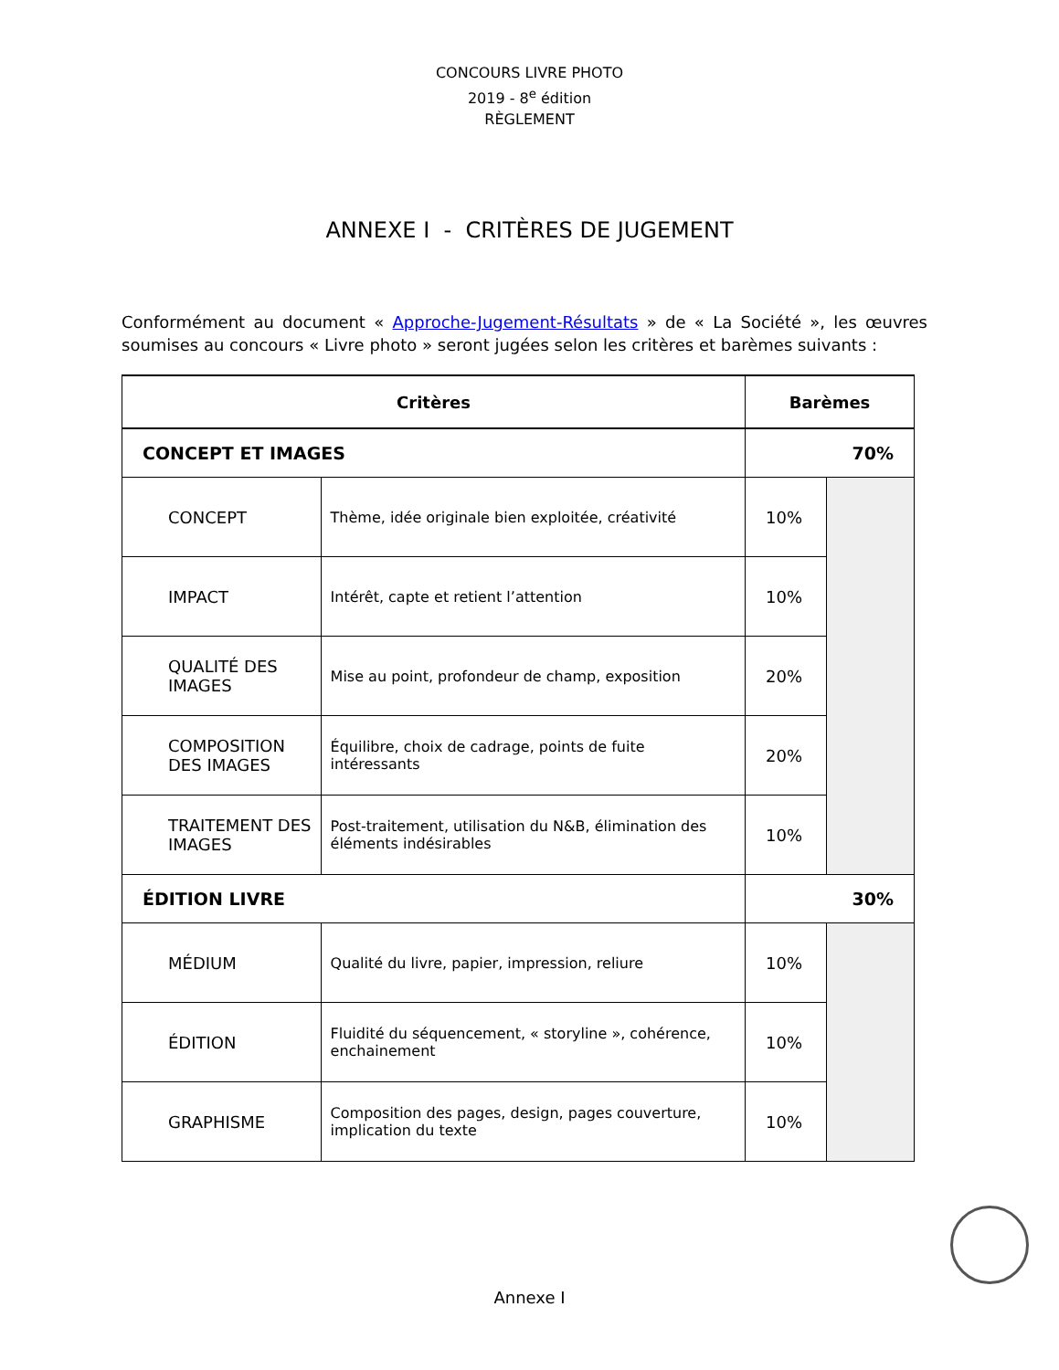CONCOURS LIVRE PHOTO
2019 - 8<sup>e</sup> édition
RÈGLEMENT
ANNEXE I - CRITÈRES DE JUGEMENT
Conformément au document « Approche-Jugement-Résultats » de « La Société », les œuvres soumises au concours « Livre photo » seront jugées selon les critères et barèmes suivants :
| Critères | | Barèmes | |
| --- | --- | --- | --- |
| CONCEPT ET IMAGES | | 70% | |
| CONCEPT | Thème, idée originale bien exploitée, créativité | 10% | |
| IMPACT | Intérêt, capte et retient l’attention | 10% | |
| QUALITÉ DES IMAGES | Mise au point, profondeur de champ, exposition | 20% | |
| COMPOSITION DES IMAGES | Équilibre, choix de cadrage, points de fuite intéressants | 20% | |
| TRAITEMENT DES IMAGES | Post-traitement, utilisation du N&B, élimination des éléments indésirables | 10% | |
| ÉDITION LIVRE | | 30% | |
| MÉDIUM | Qualité du livre, papier, impression, reliure | 10% | |
| ÉDITION | Fluidité du séquencement, « storyline », cohérence, enchainement | 10% | |
| GRAPHISME | Composition des pages, design, pages couverture, implication du texte | 10% | |
Annexe I